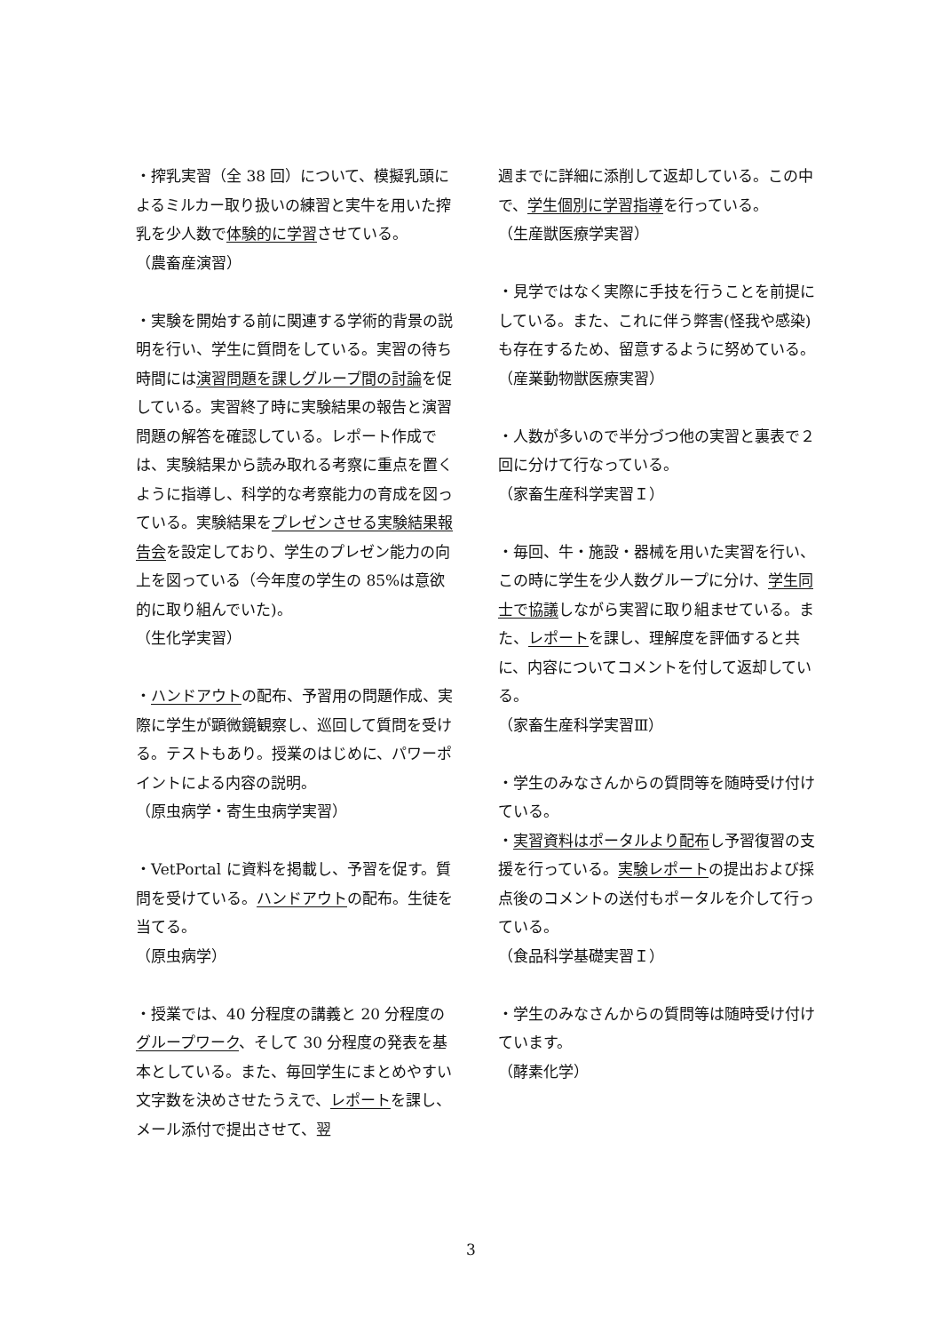・搾乳実習（全 38 回）について、模擬乳頭によるミルカー取り扱いの練習と実牛を用いた搾乳を少人数で体験的に学習させている。
（農畜産演習）
・実験を開始する前に関連する学術的背景の説明を行い、学生に質問をしている。実習の待ち時間には演習問題を課しグループ間の討論を促している。実習終了時に実験結果の報告と演習問題の解答を確認している。レポート作成では、実験結果から読み取れる考察に重点を置くように指導し、科学的な考察能力の育成を図っている。実験結果をプレゼンさせる実験結果報告会を設定しており、学生のプレゼン能力の向上を図っている（今年度の学生の 85%は意欲的に取り組んでいた)。
（生化学実習）
・ハンドアウトの配布、予習用の問題作成、実際に学生が顕微鏡観察し、巡回して質問を受ける。テストもあり。授業のはじめに、パワーポイントによる内容の説明。
（原虫病学・寄生虫病学実習）
・VetPortal に資料を掲載し、予習を促す。質問を受けている。ハンドアウトの配布。生徒を当てる。
（原虫病学）
・授業では、40 分程度の講義と 20 分程度のグループワーク、そして 30 分程度の発表を基本としている。また、毎回学生にまとめやすい文字数を決めさせたうえで、レポートを課し、メール添付で提出させて、翌
週までに詳細に添削して返却している。この中で、学生個別に学習指導を行っている。
（生産獣医療学実習）
・見学ではなく実際に手技を行うことを前提にしている。また、これに伴う弊害(怪我や感染)も存在するため、留意するように努めている。
（産業動物獣医療実習）
・人数が多いので半分づつ他の実習と裏表で２回に分けて行なっている。
（家畜生産科学実習Ｉ）
・毎回、牛・施設・器械を用いた実習を行い、この時に学生を少人数グループに分け、学生同士で協議しながら実習に取り組ませている。また、レポートを課し、理解度を評価すると共に、内容についてコメントを付して返却している。
（家畜生産科学実習Ⅲ）
・学生のみなさんからの質問等を随時受け付けている。
・実習資料はポータルより配布し予習復習の支援を行っている。実験レポートの提出および採点後のコメントの送付もポータルを介して行っている。
（食品科学基礎実習Ｉ）
・学生のみなさんからの質問等は随時受け付けています。
（酵素化学）
3